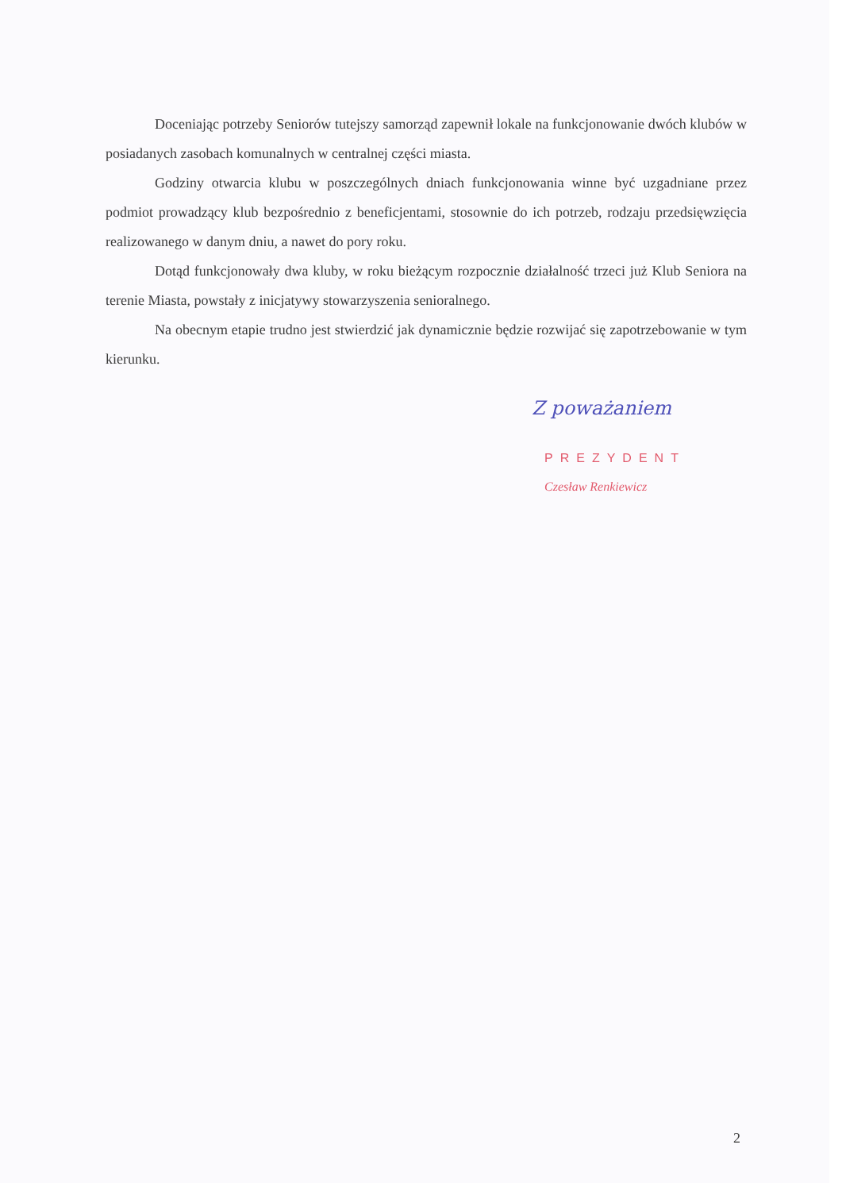Doceniając potrzeby Seniorów tutejszy samorząd zapewnił lokale na funkcjonowanie dwóch klubów w posiadanych zasobach komunalnych w centralnej części miasta.
Godziny otwarcia klubu w poszczególnych dniach funkcjonowania winne być uzgadniane przez podmiot prowadzący klub bezpośrednio z beneficjentami, stosownie do ich potrzeb, rodzaju przedsięwzięcia realizowanego w danym dniu, a nawet do pory roku.
Dotąd funkcjonowały dwa kluby, w roku bieżącym rozpocznie działalność trzeci już Klub Seniora na terenie Miasta, powstały z inicjatywy stowarzyszenia senioralnego.
Na obecnym etapie trudno jest stwierdzić jak dynamicznie będzie rozwijać się zapotrzebowanie w tym kierunku.
Z poważaniem
PREZYDENT
Czesław Renkiewicz
2